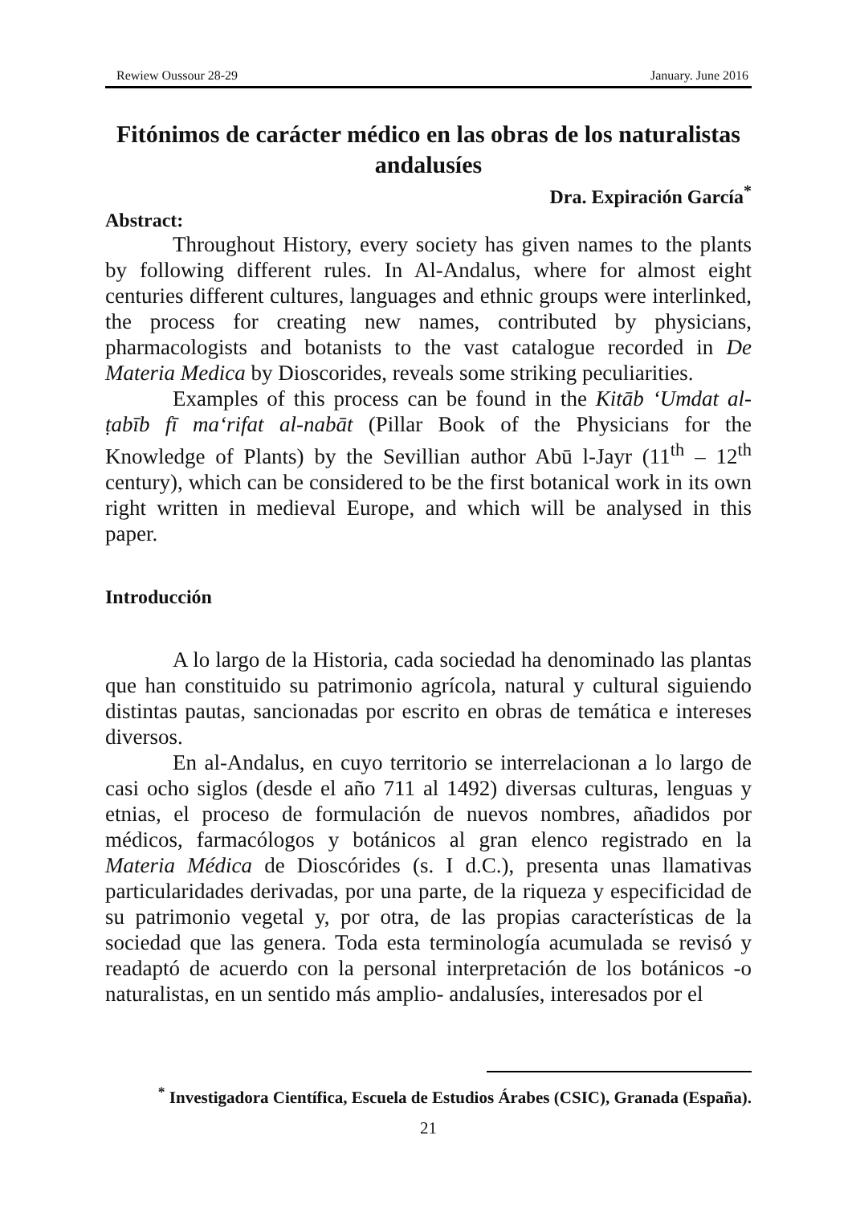Rewiew Oussour 28-29 January. June 2016
Fitónimos de carácter médico en las obras de los naturalistas andalusíes
Dra. Expiración García<sup>*</sup>
Abstract:
Throughout History, every society has given names to the plants by following different rules. In Al-Andalus, where for almost eight centuries different cultures, languages and ethnic groups were interlinked, the process for creating new names, contributed by physicians, pharmacologists and botanists to the vast catalogue recorded in De Materia Medica by Dioscorides, reveals some striking peculiarities.
Examples of this process can be found in the Kitāb ‘Umdat al-ṭabīb fī ma‘rifat al-nabāt (Pillar Book of the Physicians for the Knowledge of Plants) by the Sevillian author Abū l-Jayr (11<sup>th</sup> – 12<sup>th</sup> century), which can be considered to be the first botanical work in its own right written in medieval Europe, and which will be analysed in this paper.
Introducción
A lo largo de la Historia, cada sociedad ha denominado las plantas que han constituido su patrimonio agrícola, natural y cultural siguiendo distintas pautas, sancionadas por escrito en obras de temática e intereses diversos.
En al-Andalus, en cuyo territorio se interrelacionan a lo largo de casi ocho siglos (desde el año 711 al 1492) diversas culturas, lenguas y etnias, el proceso de formulación de nuevos nombres, añadidos por médicos, farmacólogos y botánicos al gran elenco registrado en la Materia Médica de Dioscórides (s. I d.C.), presenta unas llamativas particularidades derivadas, por una parte, de la riqueza y especificidad de su patrimonio vegetal y, por otra, de las propias características de la sociedad que las genera. Toda esta terminología acumulada se revisó y readaptó de acuerdo con la personal interpretación de los botánicos -o naturalistas, en un sentido más amplio- andalusíes, interesados por el
<sup>*</sup> Investigadora Científica, Escuela de Estudios Árabes (CSIC), Granada (España).
21